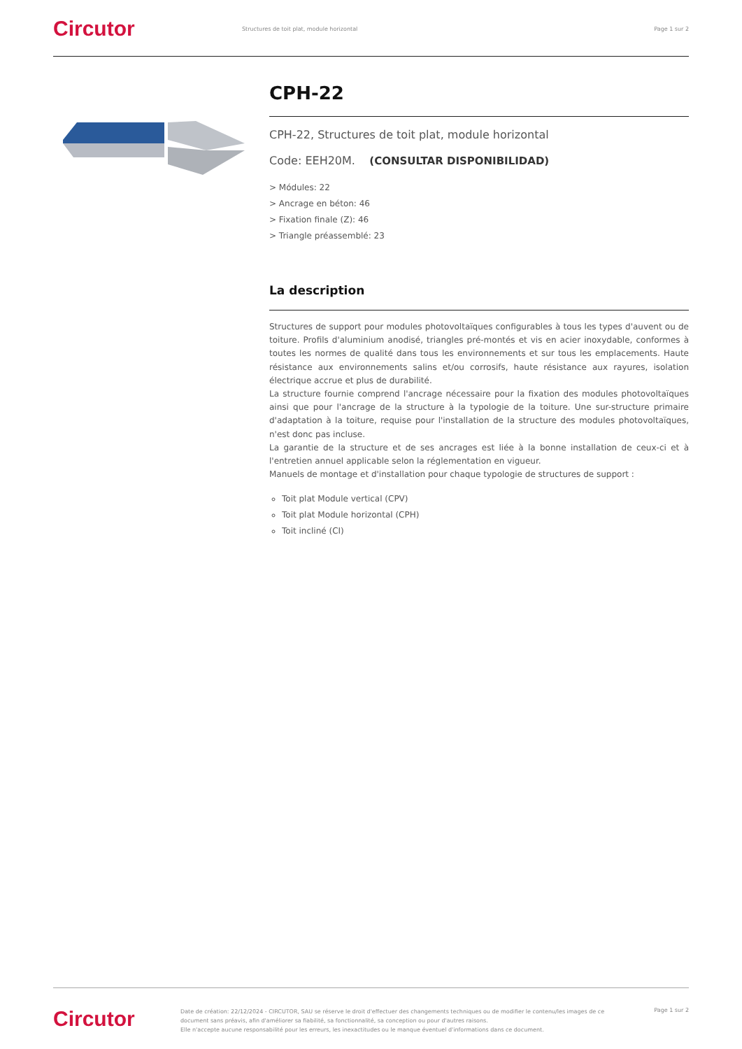Circutor
Structures de toit plat, module horizontal
Page 1 sur 2
CPH-22
CPH-22, Structures de toit plat, module horizontal
Code: EEH20M. (CONSULTAR DISPONIBILIDAD)
> Módules: 22
> Ancrage en béton: 46
> Fixation finale (Z): 46
> Triangle préassemblé: 23
La description
Structures de support pour modules photovoltaïques configurables à tous les types d'auvent ou de toiture. Profils d'aluminium anodisé, triangles pré-montés et vis en acier inoxydable, conformes à toutes les normes de qualité dans tous les environnements et sur tous les emplacements. Haute résistance aux environnements salins et/ou corrosifs, haute résistance aux rayures, isolation électrique accrue et plus de durabilité.
La structure fournie comprend l'ancrage nécessaire pour la fixation des modules photovoltaïques ainsi que pour l'ancrage de la structure à la typologie de la toiture. Une sur-structure primaire d'adaptation à la toiture, requise pour l'installation de la structure des modules photovoltaïques, n'est donc pas incluse.
La garantie de la structure et de ses ancrages est liée à la bonne installation de ceux-ci et à l'entretien annuel applicable selon la réglementation en vigueur.
Manuels de montage et d'installation pour chaque typologie de structures de support :
Toit plat Module vertical (CPV)
Toit plat Module horizontal (CPH)
Toit incliné (CI)
Circutor
Date de création: 22/12/2024 - CIRCUTOR, SAU se réserve le droit d'effectuer des changements techniques ou de modifier le contenu/les images de ce document sans préavis, afin d'améliorer sa fiabilité, sa fonctionnalité, sa conception ou pour d'autres raisons.
Elle n'accepte aucune responsabilité pour les erreurs, les inexactitudes ou le manque éventuel d'informations dans ce document.
Page 1 sur 2